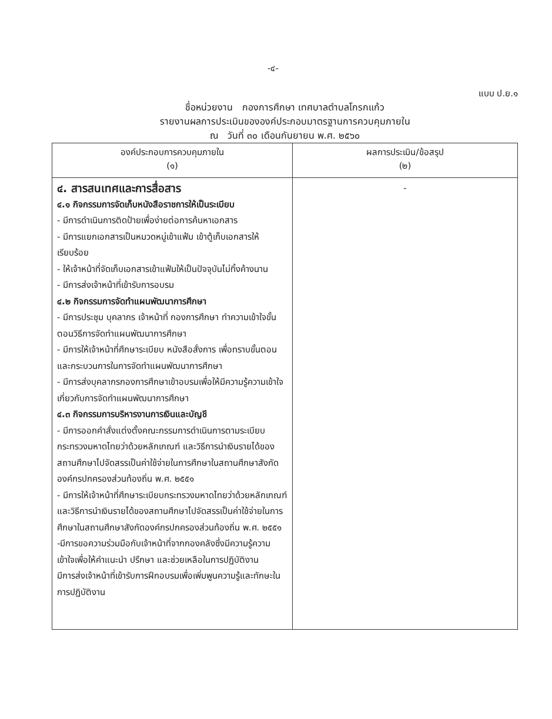-๔-
แบบ ป.ย.๑
ชื่อหน่วยงาน กองการศึกษา เทศบาลตำบลโกรกแก้ว
รายงานผลการประเมินขององค์ประกอบมาตรฐานการควบคุมภายใน
ณ วันที่ ๓๐ เดือนกันยายน พ.ศ. ๒๕๖๐
| องค์ประกอบการควบคุมภายใน (๑) | ผลการประเมิน/ข้อสรุป (๒) |
| --- | --- |
| ๔. สารสนเทศและการสื่อสาร ๔.๑ กิจกรรมการจัดเก็บหนังสือราชการให้เป็นระเบียบ - มีการดำเนินการติดป้ายเพื่อง่ายต่อการค้นหาเอกสาร - มีการแยกเอกสารเป็นหมวดหมู่เข้าแฟ้ม เข้าตู้เก็บเอกสารให้เรียบร้อย - ให้เจ้าหน้าที่จัดเก็บเอกสารเข้าแฟ้มให้เป็นปัจจุบันไม่ทิ้งค้างนาน - มีการส่งเจ้าหน้าที่เข้ารับการอบรม ๔.๒ กิจกรรมการจัดทำแผนพัฒนาการศึกษา - มีการประชุม บุคลากร เจ้าหน้าที่ กองการศึกษา ทำความเข้าใจขั้นตอนวิธีการจัดทำแผนพัฒนาการศึกษา - มีการให้เจ้าหน้าที่ศึกษาระเบียบ หนังสือสั่งการ เพื่อทราบขั้นตอนและกระบวนการในการจัดทำแผนพัฒนาการศึกษา - มีการส่งบุคลากรกองการศึกษาเข้าอบรมเพื่อให้มีความรู้ความเข้าใจเกี่ยวกับการจัดทำแผนพัฒนาการศึกษา ๔.๓ กิจกรรมการบริหารงานการเงินและบัญชี - มีการออกคำสั่งแต่งตั้งคณะกรรมการดำเนินการตามระเบียบกระทรวงมหาดไทยว่าด้วยหลักเกณฑ์ และวิธีการนำเงินรายได้ของสถานศึกษาไปจัดสรรเป็นค่าใช้จ่ายในการศึกษาในสถานศึกษาสังกัดองค์กรปกครองส่วนท้องถิ่น พ.ศ. ๒๕๕๑ - มีการให้เจ้าหน้าที่ศึกษาระเบียบกระทรวงมหาดไทยว่าด้วยหลักเกณฑ์ และวิธีการนำเงินรายได้ของสถานศึกษาไปจัดสรรเป็นค่าใช้จ่ายในการศึกษาในสถานศึกษาสังกัดองค์กรปกครองส่วนท้องถิ่น พ.ศ. ๒๕๕๑ -มีการขอความร่วมมือกับเจ้าหน้าที่จากกองคลังซึ่งมีความรู้ความเข้าใจเพื่อให้คำแนะนำ ปรึกษา และช่วยเหลือในการปฏิบัติงาน มีการส่งเจ้าหน้าที่เข้ารับการฝึกอบรมเพื่อเพิ่มพูนความรู้และทักษะในการปฏิบัติงาน | - |